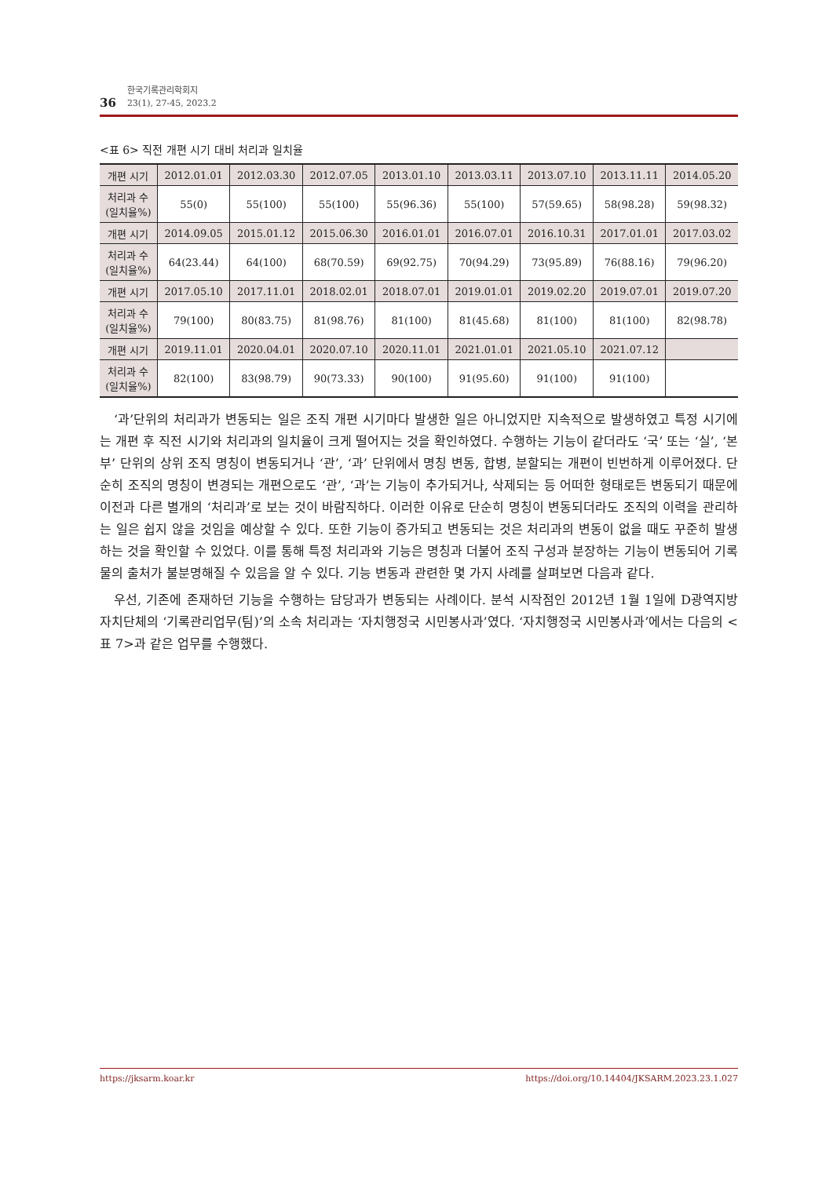36
한국기록관리학회지
23(1), 27-45, 2023.2
<표 6> 직전 개편 시기 대비 처리과 일치율
| 개편 시기 | 2012.01.01 | 2012.03.30 | 2012.07.05 | 2013.01.10 | 2013.03.11 | 2013.07.10 | 2013.11.11 | 2014.05.20 |
| 처리과 수 (일치율%) | 55(0) | 55(100) | 55(100) | 55(96.36) | 55(100) | 57(59.65) | 58(98.28) | 59(98.32) |
| 개편 시기 | 2014.09.05 | 2015.01.12 | 2015.06.30 | 2016.01.01 | 2016.07.01 | 2016.10.31 | 2017.01.01 | 2017.03.02 |
| 처리과 수 (일치율%) | 64(23.44) | 64(100) | 68(70.59) | 69(92.75) | 70(94.29) | 73(95.89) | 76(88.16) | 79(96.20) |
| 개편 시기 | 2017.05.10 | 2017.11.01 | 2018.02.01 | 2018.07.01 | 2019.01.01 | 2019.02.20 | 2019.07.01 | 2019.07.20 |
| 처리과 수 (일치율%) | 79(100) | 80(83.75) | 81(98.76) | 81(100) | 81(45.68) | 81(100) | 81(100) | 82(98.78) |
| 개편 시기 | 2019.11.01 | 2020.04.01 | 2020.07.10 | 2020.11.01 | 2021.01.01 | 2021.05.10 | 2021.07.12 | |
| 처리과 수 (일치율%) | 82(100) | 83(98.79) | 90(73.33) | 90(100) | 91(95.60) | 91(100) | 91(100) | |
‘과’단위의 처리과가 변동되는 일은 조직 개편 시기마다 발생한 일은 아니었지만 지속적으로 발생하였고 특정 시기에는 개편 후 직전 시기와 처리과의 일치율이 크게 떨어지는 것을 확인하였다. 수행하는 기능이 같더라도 ‘국’ 또는 ‘실’, ‘본부’ 단위의 상위 조직 명칭이 변동되거나 ‘관’, ‘과’ 단위에서 명칭 변동, 합병, 분할되는 개편이 빈번하게 이루어졌다. 단순히 조직의 명칭이 변경되는 개편으로도 ‘관’, ‘과’는 기능이 추가되거나, 삭제되는 등 어떠한 형태로든 변동되기 때문에 이전과 다른 별개의 ‘처리과’로 보는 것이 바람직하다. 이러한 이유로 단순히 명칭이 변동되더라도 조직의 이력을 관리하는 일은 쉽지 않을 것임을 예상할 수 있다. 또한 기능이 증가되고 변동되는 것은 처리과의 변동이 없을 때도 꾸준히 발생하는 것을 확인할 수 있었다. 이를 통해 특정 처리과와 기능은 명칭과 더불어 조직 구성과 분장하는 기능이 변동되어 기록물의 출처가 불분명해질 수 있음을 알 수 있다. 기능 변동과 관련한 몇 가지 사례를 살펴보면 다음과 같다.
우선, 기존에 존재하던 기능을 수행하는 담당과가 변동되는 사례이다. 분석 시작점인 2012년 1월 1일에 D광역지방자치단체의 ‘기록관리업무(팀)’의 소속 처리과는 ‘자치행정국 시민봉사과’였다. ‘자치행정국 시민봉사과’에서는 다음의 <표 7>과 같은 업무를 수행했다.
https://jksarm.koar.kr https://doi.org/10.14404/JKSARM.2023.23.1.027